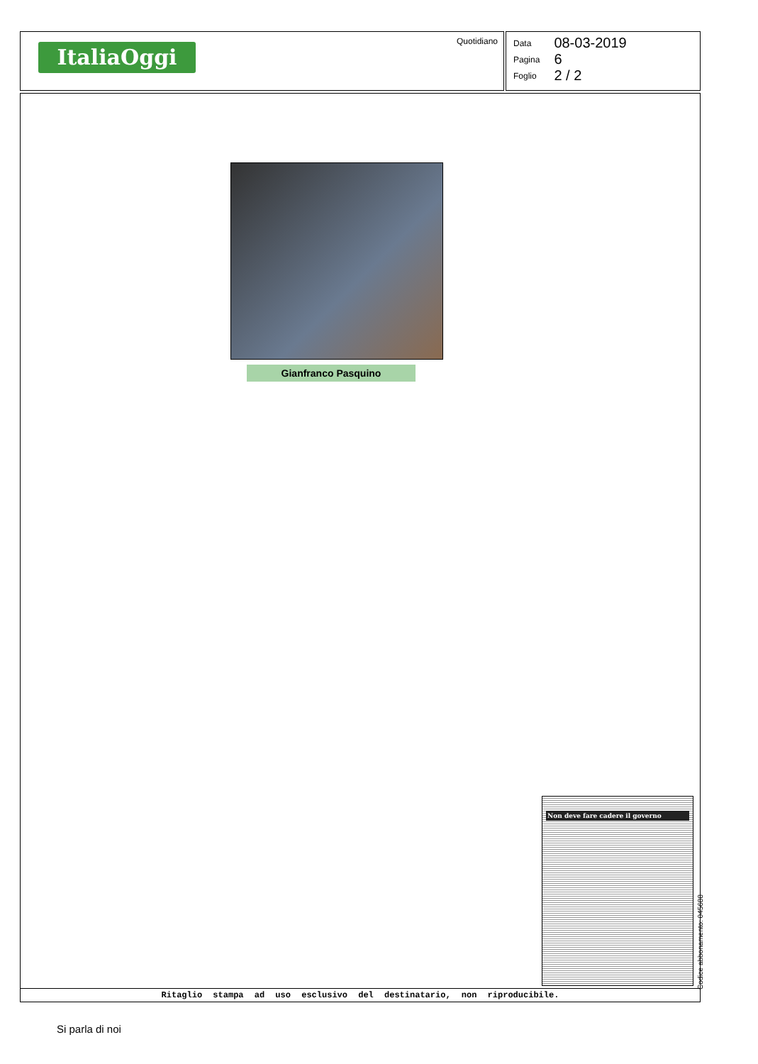ItaliaOggi
Quotidiano
| Data | 08-03-2019 |
| Pagina | 6 |
| Foglio | 2 / 2 |
Gianfranco Pasquino
Non deve fare cadere il governo
Ritaglio stampa ad uso esclusivo del destinatario, non riproducibile.
Codice abbonamento: 045688
Si parla di noi